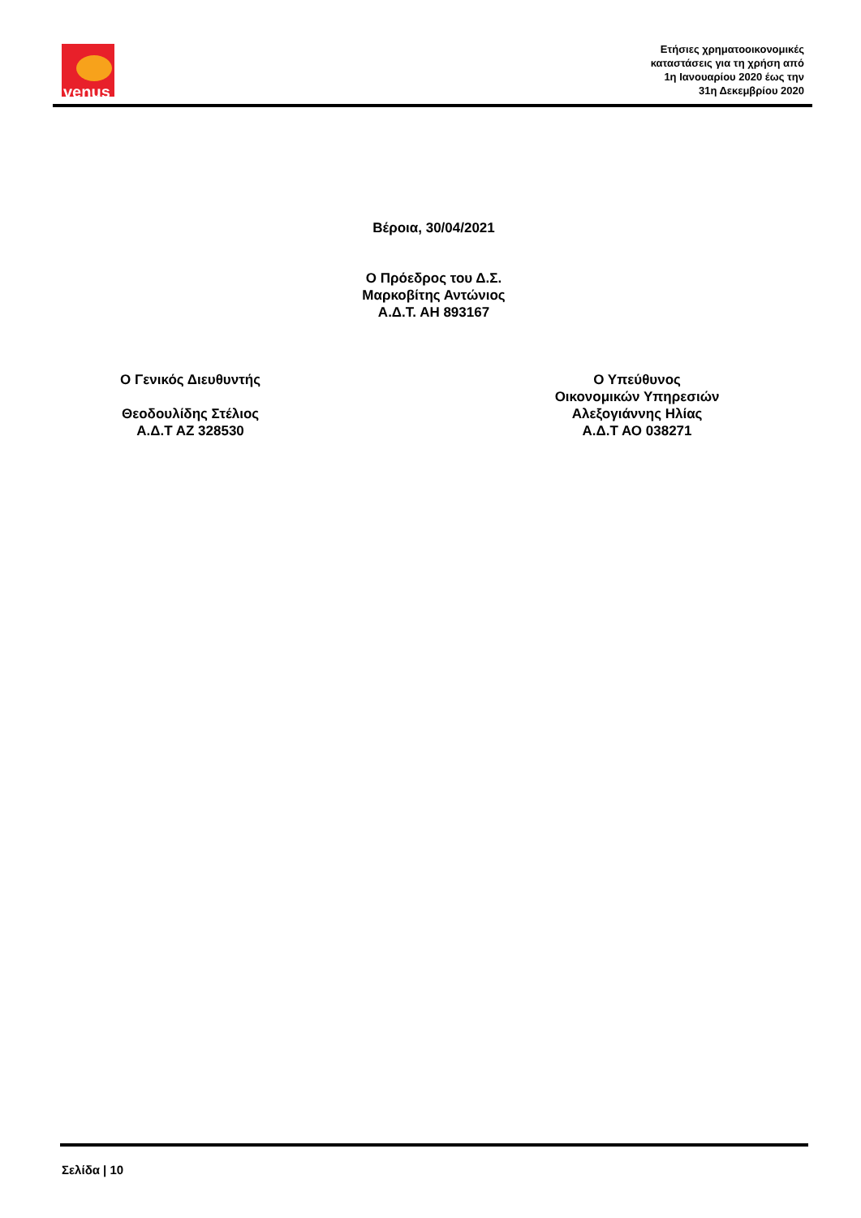venus
Ετήσιες χρηματοοικονομικές
καταστάσεις για τη χρήση από
1η Ιανουαρίου 2020 έως την
31η Δεκεμβρίου 2020
Βέροια, 30/04/2021
Ο Πρόεδρος του Δ.Σ.
Μαρκοβίτης Αντώνιος
Α.Δ.Τ. ΑΗ 893167
Ο Γενικός Διευθυντής
Θεοδουλίδης Στέλιος
Α.Δ.Τ ΑΖ 328530
Ο Υπεύθυνος
Οικονομικών Υπηρεσιών
Αλεξογιάννης Ηλίας
Α.Δ.Τ ΑΟ 038271
Σελίδα | 10